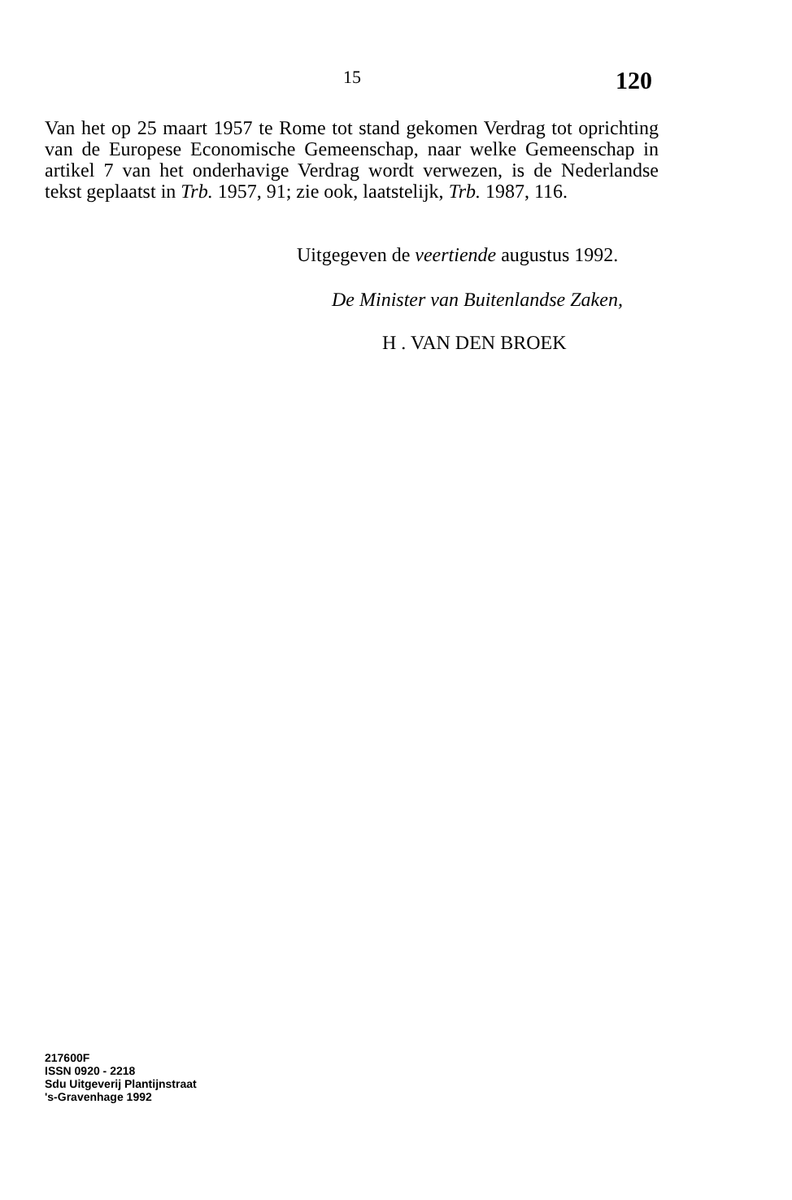15 120
Van het op 25 maart 1957 te Rome tot stand gekomen Verdrag tot oprichting van de Europese Economische Gemeenschap, naar welke Gemeenschap in artikel 7 van het onderhavige Verdrag wordt verwezen, is de Nederlandse tekst geplaatst in Trb. 1957, 91; zie ook, laatstelijk, Trb. 1987, 116.
Uitgegeven de veertiende augustus 1992.
De Minister van Buitenlandse Zaken,
H . VAN DEN BROEK
217600F
ISSN 0920 - 2218
Sdu Uitgeverij Plantijnstraat
's-Gravenhage 1992